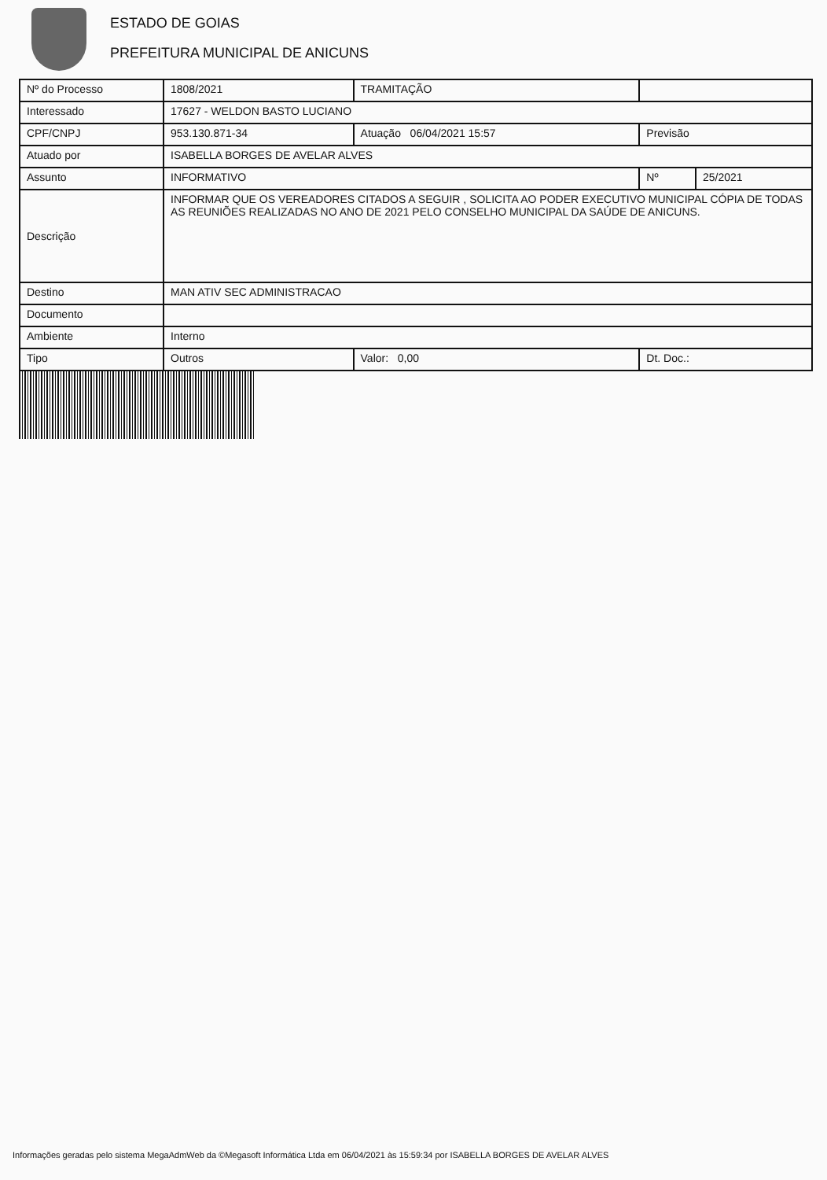ESTADO DE GOIAS
PREFEITURA MUNICIPAL DE ANICUNS
| Nº do Processo | 1808/2021 | | TRAMITAÇÃO | | | |
| Interessado | 17627 - WELDON BASTO LUCIANO | | | | | |
| CPF/CNPJ | 953.130.871-34 | Atuação 06/04/2021 15:57 | | Previsão | | |
| Atuado por | ISABELLA BORGES DE AVELAR ALVES | | | | | |
| Assunto | INFORMATIVO | | | | Nº | 25/2021 |
| Descrição | INFORMAR QUE OS VEREADORES CITADOS A SEGUIR , SOLICITA AO PODER EXECUTIVO MUNICIPAL CÓPIA DE TODAS AS REUNIÕES REALIZADAS NO ANO DE 2021 PELO CONSELHO MUNICIPAL DA SAÚDE DE ANICUNS. | | | | | |
| Destino | MAN ATIV SEC ADMINISTRACAO | | | | | |
| Documento | | | | | | |
| Ambiente | Interno | | | | | |
| Tipo | Outros | Valor: 0,00 | | Dt. Doc.: | | |
Informações geradas pelo sistema MegaAdmWeb da ©Megasoft Informática Ltda em 06/04/2021 às 15:59:34 por ISABELLA BORGES DE AVELAR ALVES